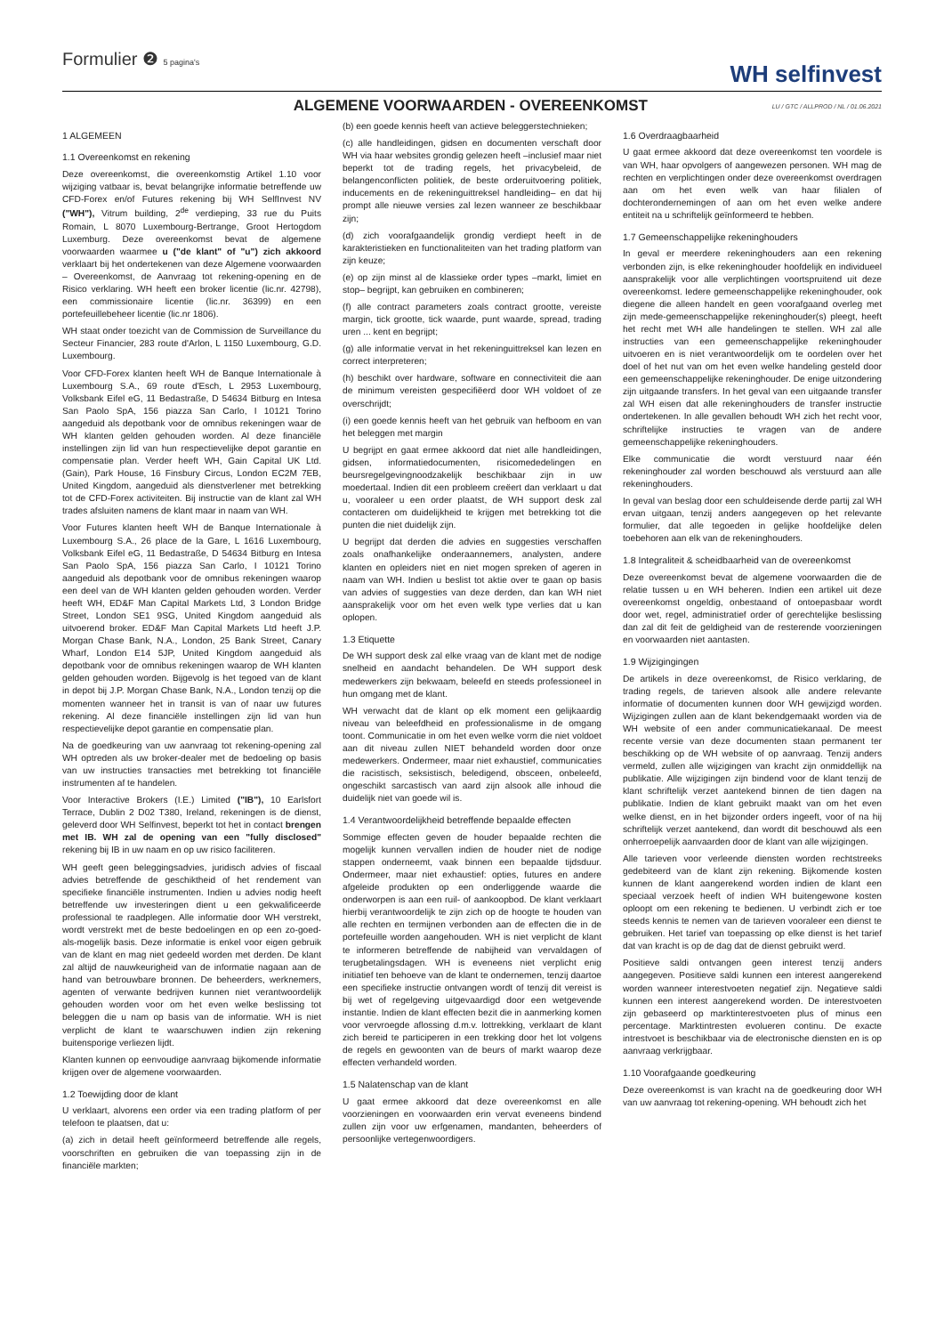Formulier ❷ 5 pagina's
WH selfinvest
ALGEMENE VOORWAARDEN - OVEREENKOMST
LU / GTC / ALLPROD / NL / 01.06.2021
1 ALGEMEEN
1.1 Overeenkomst en rekening
Deze overeenkomst, die overeenkomstig Artikel 1.10 voor wijziging vatbaar is, bevat belangrijke informatie betreffende uw CFD-Forex en/of Futures rekening bij WH SelfInvest NV ("WH"), Vitrum building, 2<sup>de</sup> verdieping, 33 rue du Puits Romain, L 8070 Luxembourg-Bertrange, Groot Hertogdom Luxemburg. Deze overeenkomst bevat de algemene voorwaarden waarmee u ("de klant" of "u") zich akkoord verklaart bij het ondertekenen van deze Algemene voorwaarden – Overeenkomst, de Aanvraag tot rekening-opening en de Risico verklaring. WH heeft een broker licentie (lic.nr. 42798), een commissionaire licentie (lic.nr. 36399) en een portefeuillebeheer licentie (lic.nr 1806).
WH staat onder toezicht van de Commission de Surveillance du Secteur Financier, 283 route d'Arlon, L 1150 Luxembourg, G.D. Luxembourg.
Voor CFD-Forex klanten heeft WH de Banque Internationale à Luxembourg S.A., 69 route d'Esch, L 2953 Luxembourg, Volksbank Eifel eG, 11 Bedastraße, D 54634 Bitburg en Intesa San Paolo SpA, 156 piazza San Carlo, I 10121 Torino aangeduid als depotbank voor de omnibus rekeningen waar de WH klanten gelden gehouden worden. Al deze financiële instellingen zijn lid van hun respectievelijke depot garantie en compensatie plan. Verder heeft WH, Gain Capital UK Ltd. (Gain), Park House, 16 Finsbury Circus, London EC2M 7EB, United Kingdom, aangeduid als dienstverlener met betrekking tot de CFD-Forex activiteiten. Bij instructie van de klant zal WH trades afsluiten namens de klant maar in naam van WH.
Voor Futures klanten heeft WH de Banque Internationale à Luxembourg S.A., 26 place de la Gare, L 1616 Luxembourg, Volksbank Eifel eG, 11 Bedastraße, D 54634 Bitburg en Intesa San Paolo SpA, 156 piazza San Carlo, I 10121 Torino aangeduid als depotbank voor de omnibus rekeningen waarop een deel van de WH klanten gelden gehouden worden. Verder heeft WH, ED&F Man Capital Markets Ltd, 3 London Bridge Street, London SE1 9SG, United Kingdom aangeduid als uitvoerend broker. ED&F Man Capital Markets Ltd heeft J.P. Morgan Chase Bank, N.A., London, 25 Bank Street, Canary Wharf, London E14 5JP, United Kingdom aangeduid als depotbank voor de omnibus rekeningen waarop de WH klanten gelden gehouden worden. Bijgevolg is het tegoed van de klant in depot bij J.P. Morgan Chase Bank, N.A., London tenzij op die momenten wanneer het in transit is van of naar uw futures rekening. Al deze financiële instellingen zijn lid van hun respectievelijke depot garantie en compensatie plan.
Na de goedkeuring van uw aanvraag tot rekening-opening zal WH optreden als uw broker-dealer met de bedoeling op basis van uw instructies transacties met betrekking tot financiële instrumenten af te handelen.
Voor Interactive Brokers (I.E.) Limited ("IB"), 10 Earlsfort Terrace, Dublin 2 D02 T380, Ireland, rekeningen is de dienst, geleverd door WH Selfinvest, beperkt tot het in contact brengen met IB. WH zal de opening van een "fully disclosed" rekening bij IB in uw naam en op uw risico faciliteren.
WH geeft geen beleggingsadvies, juridisch advies of fiscaal advies betreffende de geschiktheid of het rendement van specifieke financiële instrumenten. Indien u advies nodig heeft betreffende uw investeringen dient u een gekwalificeerde professional te raadplegen. Alle informatie door WH verstrekt, wordt verstrekt met de beste bedoelingen en op een zo-goed-als-mogelijk basis. Deze informatie is enkel voor eigen gebruik van de klant en mag niet gedeeld worden met derden. De klant zal altijd de nauwkeurigheid van de informatie nagaan aan de hand van betrouwbare bronnen. De beheerders, werknemers, agenten of verwante bedrijven kunnen niet verantwoordelijk gehouden worden voor om het even welke beslissing tot beleggen die u nam op basis van de informatie. WH is niet verplicht de klant te waarschuwen indien zijn rekening buitensporige verliezen lijdt.
Klanten kunnen op eenvoudige aanvraag bijkomende informatie krijgen over de algemene voorwaarden.
1.2 Toewijding door de klant
U verklaart, alvorens een order via een trading platform of per telefoon te plaatsen, dat u:
(a) zich in detail heeft geïnformeerd betreffende alle regels, voorschriften en gebruiken die van toepassing zijn in de financiële markten;
(b) een goede kennis heeft van actieve beleggerstechnieken;
(c) alle handleidingen, gidsen en documenten verschaft door WH via haar websites grondig gelezen heeft –inclusief maar niet beperkt tot de trading regels, het privacybeleid, de belangenconflicten politiek, de beste orderuitvoering politiek, inducements en de rekeninguittreksel handleiding– en dat hij prompt alle nieuwe versies zal lezen wanneer ze beschikbaar zijn;
(d) zich voorafgaandelijk grondig verdiept heeft in de karakteristieken en functionaliteiten van het trading platform van zijn keuze;
(e) op zijn minst al de klassieke order types –markt, limiet en stop– begrijpt, kan gebruiken en combineren;
(f) alle contract parameters zoals contract grootte, vereiste margin, tick grootte, tick waarde, punt waarde, spread, trading uren ... kent en begrijpt;
(g) alle informatie vervat in het rekeninguittreksel kan lezen en correct interpreteren;
(h) beschikt over hardware, software en connectiviteit die aan de minimum vereisten gespecifiëerd door WH voldoet of ze overschrijdt;
(i) een goede kennis heeft van het gebruik van hefboom en van het beleggen met margin
U begrijpt en gaat ermee akkoord dat niet alle handleidingen, gidsen, informatiedocumenten, risicomededelingen en beursregelgevingnoodzakelijk beschikbaar zijn in uw moedertaal. Indien dit een probleem creëert dan verklaart u dat u, vooraleer u een order plaatst, de WH support desk zal contacteren om duidelijkheid te krijgen met betrekking tot die punten die niet duidelijk zijn.
U begrijpt dat derden die advies en suggesties verschaffen zoals onafhankelijke onderaannemers, analysten, andere klanten en opleiders niet en niet mogen spreken of ageren in naam van WH. Indien u beslist tot aktie over te gaan op basis van advies of suggesties van deze derden, dan kan WH niet aansprakelijk voor om het even welk type verlies dat u kan oplopen.
1.3 Etiquette
De WH support desk zal elke vraag van de klant met de nodige snelheid en aandacht behandelen. De WH support desk medewerkers zijn bekwaam, beleefd en steeds professioneel in hun omgang met de klant.
WH verwacht dat de klant op elk moment een gelijkaardig niveau van beleefdheid en professionalisme in de omgang toont. Communicatie in om het even welke vorm die niet voldoet aan dit niveau zullen NIET behandeld worden door onze medewerkers. Ondermeer, maar niet exhaustief, communicaties die racistisch, seksistisch, beledigend, obsceen, onbeleefd, ongeschikt sarcastisch van aard zijn alsook alle inhoud die duidelijk niet van goede wil is.
1.4 Verantwoordelijkheid betreffende bepaalde effecten
Sommige effecten geven de houder bepaalde rechten die mogelijk kunnen vervallen indien de houder niet de nodige stappen onderneemt, vaak binnen een bepaalde tijdsduur. Ondermeer, maar niet exhaustief: opties, futures en andere afgeleide produkten op een onderliggende waarde die onderworpen is aan een ruil- of aankoopbod. De klant verklaart hierbij verantwoordelijk te zijn zich op de hoogte te houden van alle rechten en termijnen verbonden aan de effecten die in de portefeuille worden aangehouden. WH is niet verplicht de klant te informeren betreffende de nabijheid van vervaldagen of terugbetalingsdagen. WH is eveneens niet verplicht enig initiatief ten behoeve van de klant te ondernemen, tenzij daartoe een specifieke instructie ontvangen wordt of tenzij dit vereist is bij wet of regelgeving uitgevaardigd door een wetgevende instantie. Indien de klant effecten bezit die in aanmerking komen voor vervroegde aflossing d.m.v. lottrekking, verklaart de klant zich bereid te participeren in een trekking door het lot volgens de regels en gewoonten van de beurs of markt waarop deze effecten verhandeld worden.
1.5 Nalatenschap van de klant
U gaat ermee akkoord dat deze overeenkomst en alle voorzieningen en voorwaarden erin vervat eveneens bindend zullen zijn voor uw erfgenamen, mandanten, beheerders of persoonlijke vertegenwoordigers.
1.6 Overdraagbaarheid
U gaat ermee akkoord dat deze overeenkomst ten voordele is van WH, haar opvolgers of aangewezen personen. WH mag de rechten en verplichtingen onder deze overeenkomst overdragen aan om het even welk van haar filialen of dochterondernemingen of aan om het even welke andere entiteit na u schriftelijk geïnformeerd te hebben.
1.7 Gemeenschappelijke rekeninghouders
In geval er meerdere rekeninghouders aan een rekening verbonden zijn, is elke rekeninghouder hoofdelijk en individueel aansprakelijk voor alle verplichtingen voortspruitend uit deze overeenkomst. Iedere gemeenschappelijke rekeninghouder, ook diegene die alleen handelt en geen voorafgaand overleg met zijn mede-gemeenschappelijke rekeninghouder(s) pleegt, heeft het recht met WH alle handelingen te stellen. WH zal alle instructies van een gemeenschappelijke rekeninghouder uitvoeren en is niet verantwoordelijk om te oordelen over het doel of het nut van om het even welke handeling gesteld door een gemeenschappelijke rekeninghouder. De enige uitzondering zijn uitgaande transfers. In het geval van een uitgaande transfer zal WH eisen dat alle rekeninghouders de transfer instructie ondertekenen. In alle gevallen behoudt WH zich het recht voor, schriftelijke instructies te vragen van de andere gemeenschappelijke rekeninghouders.
Elke communicatie die wordt verstuurd naar één rekeninghouder zal worden beschouwd als verstuurd aan alle rekeninghouders.
In geval van beslag door een schuldeisende derde partij zal WH ervan uitgaan, tenzij anders aangegeven op het relevante formulier, dat alle tegoeden in gelijke hoofdelijke delen toebehoren aan elk van de rekeninghouders.
1.8 Integraliteit & scheidbaarheid van de overeenkomst
Deze overeenkomst bevat de algemene voorwaarden die de relatie tussen u en WH beheren. Indien een artikel uit deze overeenkomst ongeldig, onbestaand of ontoepasbaar wordt door wet, regel, administratief order of gerechtelijke beslissing dan zal dit feit de geldigheid van de resterende voorzieningen en voorwaarden niet aantasten.
1.9 Wijzigingingen
De artikels in deze overeenkomst, de Risico verklaring, de trading regels, de tarieven alsook alle andere relevante informatie of documenten kunnen door WH gewijzigd worden. Wijzigingen zullen aan de klant bekendgemaakt worden via de WH website of een ander communicatiekanaal. De meest recente versie van deze documenten staan permanent ter beschikking op de WH website of op aanvraag. Tenzij anders vermeld, zullen alle wijzigingen van kracht zijn onmiddellijk na publikatie. Alle wijzigingen zijn bindend voor de klant tenzij de klant schriftelijk verzet aantekend binnen de tien dagen na publikatie. Indien de klant gebruikt maakt van om het even welke dienst, en in het bijzonder orders ingeeft, voor of na hij schriftelijk verzet aantekend, dan wordt dit beschouwd als een onherroepelijk aanvaarden door de klant van alle wijzigingen.
Alle tarieven voor verleende diensten worden rechtstreeks gedebiteerd van de klant zijn rekening. Bijkomende kosten kunnen de klant aangerekend worden indien de klant een speciaal verzoek heeft of indien WH buitengewone kosten oploopt om een rekening te bedienen. U verbindt zich er toe steeds kennis te nemen van de tarieven vooraleer een dienst te gebruiken. Het tarief van toepassing op elke dienst is het tarief dat van kracht is op de dag dat de dienst gebruikt werd.
Positieve saldi ontvangen geen interest tenzij anders aangegeven. Positieve saldi kunnen een interest aangerekend worden wanneer interestvoeten negatief zijn. Negatieve saldi kunnen een interest aangerekend worden. De interestvoeten zijn gebaseerd op marktinterestvoeten plus of minus een percentage. Marktintresten evolueren continu. De exacte intrestvoet is beschikbaar via de electronische diensten en is op aanvraag verkrijgbaar.
1.10 Voorafgaande goedkeuring
Deze overeenkomst is van kracht na de goedkeuring door WH van uw aanvraag tot rekening-opening. WH behoudt zich het